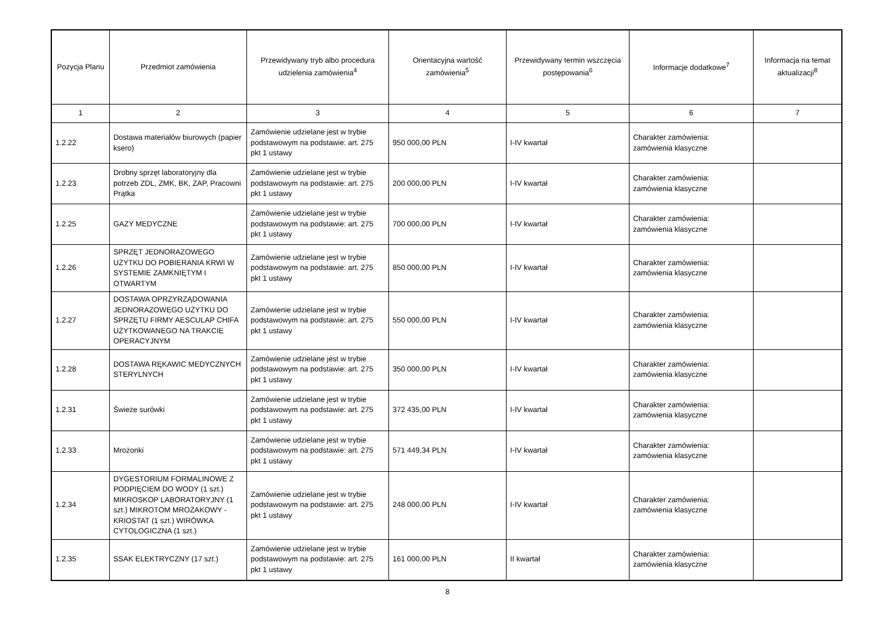| Pozycja Planu | Przedmiot zamówienia | Przewidywany tryb albo procedura udzielenia zamówienia<sup>4</sup> | Orientacyjna wartość zamówienia<sup>5</sup> | Przewidywany termin wszczęcia postępowania<sup>6</sup> | Informacje dodatkowe<sup>7</sup> | Informacja na temat aktualizacji<sup>8</sup> |
| --- | --- | --- | --- | --- | --- | --- |
| 1 | 2 | 3 | 4 | 5 | 6 | 7 |
| 1.2.22 | Dostawa materiałów biurowych (papier ksero) | Zamówienie udzielane jest w trybie podstawowym na podstawie: art. 275 pkt 1 ustawy | 950 000,00 PLN | I-IV kwartał | Charakter zamówienia: zamówienia klasyczne | |
| 1.2.23 | Drobny sprzęt laboratoryjny dla potrzeb ZDL, ZMK, BK, ZAP, Pracowni Prątka | Zamówienie udzielane jest w trybie podstawowym na podstawie: art. 275 pkt 1 ustawy | 200 000,00 PLN | I-IV kwartał | Charakter zamówienia: zamówienia klasyczne | |
| 1.2.25 | GAZY MEDYCZNE | Zamówienie udzielane jest w trybie podstawowym na podstawie: art. 275 pkt 1 ustawy | 700 000,00 PLN | I-IV kwartał | Charakter zamówienia: zamówienia klasyczne | |
| 1.2.26 | SPRZĘT JEDNORAZOWEGO UŻYTKU DO POBIERANIA KRWI W SYSTEMIE ZAMKNIĘTYM I OTWARTYM | Zamówienie udzielane jest w trybie podstawowym na podstawie: art. 275 pkt 1 ustawy | 850 000,00 PLN | I-IV kwartał | Charakter zamówienia: zamówienia klasyczne | |
| 1.2.27 | DOSTAWA OPRZYRZĄDOWANIA JEDNORAZOWEGO UŻYTKU DO SPRZĘTU FIRMY AESCULAP CHIFA UŻYTKOWANEGO NA TRAKCIE OPERACYJNYM | Zamówienie udzielane jest w trybie podstawowym na podstawie: art. 275 pkt 1 ustawy | 550 000,00 PLN | I-IV kwartał | Charakter zamówienia: zamówienia klasyczne | |
| 1.2.28 | DOSTAWA RĘKAWIC MEDYCZNYCH STERYLNYCH | Zamówienie udzielane jest w trybie podstawowym na podstawie: art. 275 pkt 1 ustawy | 350 000,00 PLN | I-IV kwartał | Charakter zamówienia: zamówienia klasyczne | |
| 1.2.31 | Świeże surówki | Zamówienie udzielane jest w trybie podstawowym na podstawie: art. 275 pkt 1 ustawy | 372 435,00 PLN | I-IV kwartał | Charakter zamówienia: zamówienia klasyczne | |
| 1.2.33 | Mrożonki | Zamówienie udzielane jest w trybie podstawowym na podstawie: art. 275 pkt 1 ustawy | 571 449,34 PLN | I-IV kwartał | Charakter zamówienia: zamówienia klasyczne | |
| 1.2.34 | DYGESTORIUM FORMALINOWE Z PODPIĘCIEM DO WODY (1 szt.) MIKROSKOP LABORATORYJNY (1 szt.) MIKROTOM MROŻAKOWY - KRIOSTAT (1 szt.) WIRÓWKA CYTOLOGICZNA (1 szt.) | Zamówienie udzielane jest w trybie podstawowym na podstawie: art. 275 pkt 1 ustawy | 248 000,00 PLN | I-IV kwartał | Charakter zamówienia: zamówienia klasyczne | |
| 1.2.35 | SSAK ELEKTRYCZNY (17 szt.) | Zamówienie udzielane jest w trybie podstawowym na podstawie: art. 275 pkt 1 ustawy | 161 000,00 PLN | II kwartał | Charakter zamówienia: zamówienia klasyczne | |
8